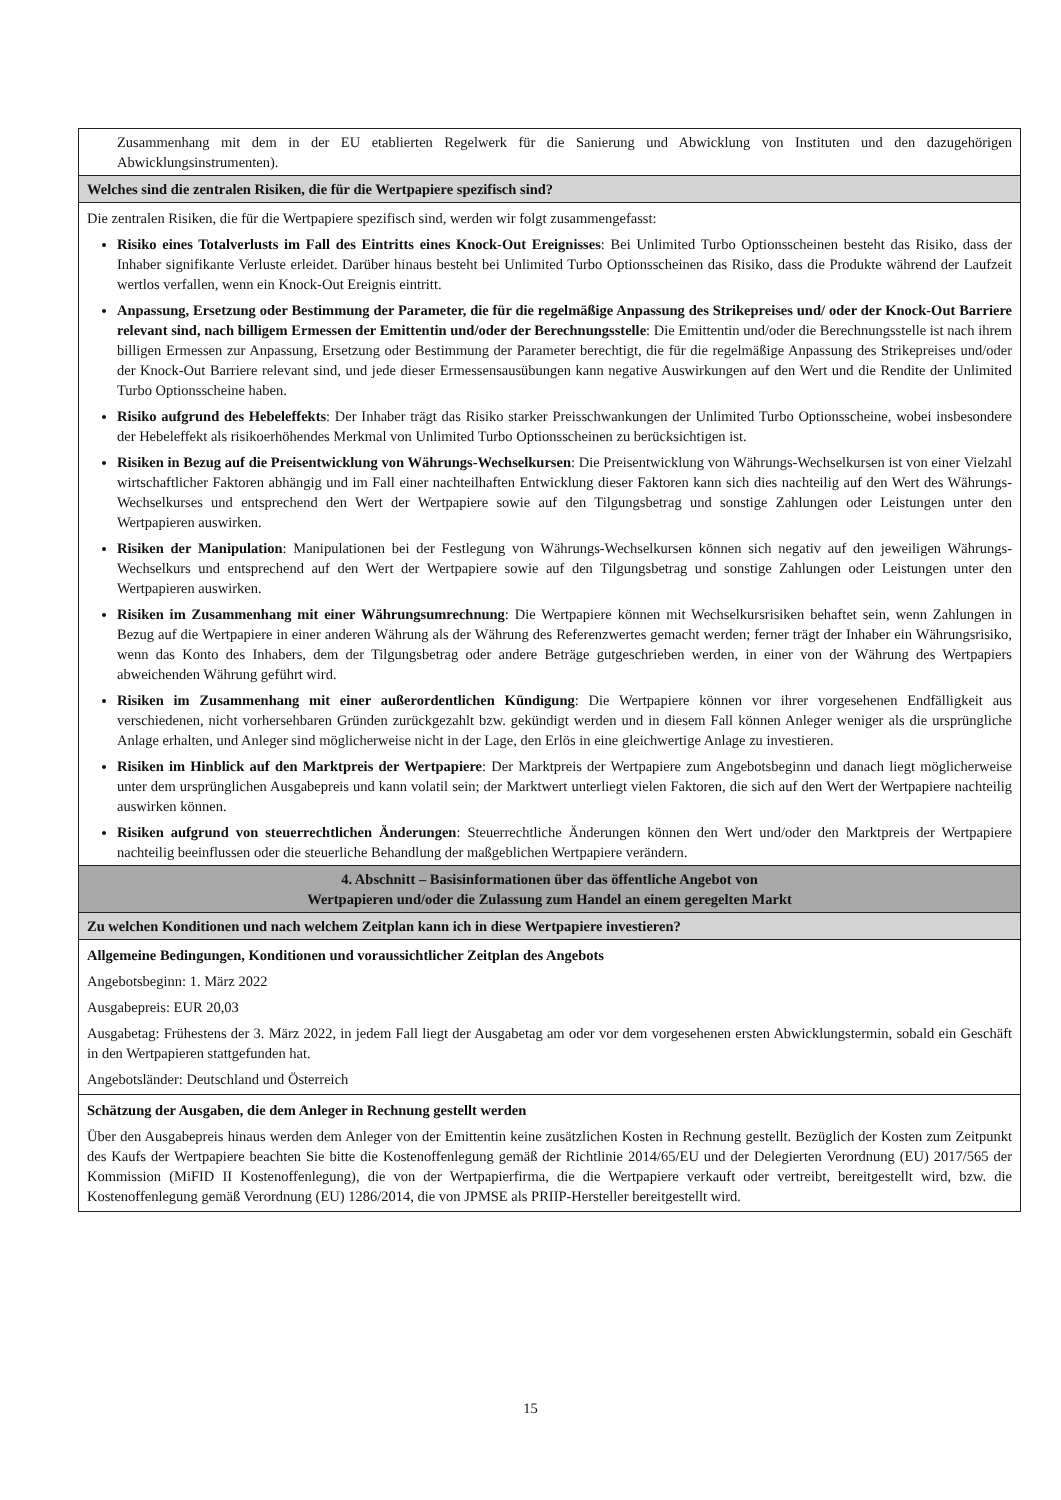| Zusammenhang mit dem in der EU etablierten Regelwerk für die Sanierung und Abwicklung von Instituten und den dazugehörigen Abwicklungsinstrumenten). |
| Welches sind die zentralen Risiken, die für die Wertpapiere spezifisch sind? |
| Die zentralen Risiken, die für die Wertpapiere spezifisch sind, werden wir folgt zusammengefasst: Risiko eines Totalverlusts im Fall des Eintritts eines Knock-Out Ereignisses : Bei Unlimited Turbo Optionsscheinen besteht das Risiko, dass der Inhaber signifikante Verluste erleidet. Darüber hinaus besteht bei Unlimited Turbo Optionsscheinen das Risiko, dass die Produkte während der Laufzeit wertlos verfallen, wenn ein Knock-Out Ereignis eintritt. Anpassung, Ersetzung oder Bestimmung der Parameter, die für die regelmäßige Anpassung des Strikepreises und/ oder der Knock-Out Barriere relevant sind, nach billigem Ermessen der Emittentin und/oder der Berechnungsstelle : Die Emittentin und/oder die Berechnungsstelle ist nach ihrem billigen Ermessen zur Anpassung, Ersetzung oder Bestimmung der Parameter berechtigt, die für die regelmäßige Anpassung des Strikepreises und/oder der Knock-Out Barriere relevant sind, und jede dieser Ermessensausübungen kann negative Auswirkungen auf den Wert und die Rendite der Unlimited Turbo Optionsscheine haben. Risiko aufgrund des Hebeleffekts : Der Inhaber trägt das Risiko starker Preisschwankungen der Unlimited Turbo Optionsscheine, wobei insbesondere der Hebeleffekt als risikoerhöhendes Merkmal von Unlimited Turbo Optionsscheinen zu berücksichtigen ist. Risiken in Bezug auf die Preisentwicklung von Währungs-Wechselkursen : Die Preisentwicklung von Währungs-Wechselkursen ist von einer Vielzahl wirtschaftlicher Faktoren abhängig und im Fall einer nachteilhaften Entwicklung dieser Faktoren kann sich dies nachteilig auf den Wert des Währungs-Wechselkurses und entsprechend den Wert der Wertpapiere sowie auf den Tilgungsbetrag und sonstige Zahlungen oder Leistungen unter den Wertpapieren auswirken. Risiken der Manipulation : Manipulationen bei der Festlegung von Währungs-Wechselkursen können sich negativ auf den jeweiligen Währungs-Wechselkurs und entsprechend auf den Wert der Wertpapiere sowie auf den Tilgungsbetrag und sonstige Zahlungen oder Leistungen unter den Wertpapieren auswirken. Risiken im Zusammenhang mit einer Währungsumrechnung : Die Wertpapiere können mit Wechselkursrisiken behaftet sein, wenn Zahlungen in Bezug auf die Wertpapiere in einer anderen Währung als der Währung des Referenzwertes gemacht werden; ferner trägt der Inhaber ein Währungsrisiko, wenn das Konto des Inhabers, dem der Tilgungsbetrag oder andere Beträge gutgeschrieben werden, in einer von der Währung des Wertpapiers abweichenden Währung geführt wird. Risiken im Zusammenhang mit einer außerordentlichen Kündigung : Die Wertpapiere können vor ihrer vorgesehenen Endfälligkeit aus verschiedenen, nicht vorhersehbaren Gründen zurückgezahlt bzw. gekündigt werden und in diesem Fall können Anleger weniger als die ursprüngliche Anlage erhalten, und Anleger sind möglicherweise nicht in der Lage, den Erlös in eine gleichwertige Anlage zu investieren. Risiken im Hinblick auf den Marktpreis der Wertpapiere : Der Marktpreis der Wertpapiere zum Angebotsbeginn und danach liegt möglicherweise unter dem ursprünglichen Ausgabepreis und kann volatil sein; der Marktwert unterliegt vielen Faktoren, die sich auf den Wert der Wertpapiere nachteilig auswirken können. Risiken aufgrund von steuerrechtlichen Änderungen : Steuerrechtliche Änderungen können den Wert und/oder den Marktpreis der Wertpapiere nachteilig beeinflussen oder die steuerliche Behandlung der maßgeblichen Wertpapiere verändern. |
| 4. Abschnitt – Basisinformationen über das öffentliche Angebot von Wertpapieren und/oder die Zulassung zum Handel an einem geregelten Markt |
| Zu welchen Konditionen und nach welchem Zeitplan kann ich in diese Wertpapiere investieren? |
| Allgemeine Bedingungen, Konditionen und voraussichtlicher Zeitplan des Angebots Angebotsbeginn: 1. März 2022 Ausgabepreis: EUR 20,03 Ausgabetag: Frühestens der 3. März 2022, in jedem Fall liegt der Ausgabetag am oder vor dem vorgesehenen ersten Abwicklungstermin, sobald ein Geschäft in den Wertpapieren stattgefunden hat. Angebotsländer: Deutschland und Österreich |
| Schätzung der Ausgaben, die dem Anleger in Rechnung gestellt werden Über den Ausgabepreis hinaus werden dem Anleger von der Emittentin keine zusätzlichen Kosten in Rechnung gestellt. Bezüglich der Kosten zum Zeitpunkt des Kaufs der Wertpapiere beachten Sie bitte die Kostenoffenlegung gemäß der Richtlinie 2014/65/EU und der Delegierten Verordnung (EU) 2017/565 der Kommission (MiFID II Kostenoffenlegung), die von der Wertpapierfirma, die die Wertpapiere verkauft oder vertreibt, bereitgestellt wird, bzw. die Kostenoffenlegung gemäß Verordnung (EU) 1286/2014, die von JPMSE als PRIIP-Hersteller bereitgestellt wird. |
15